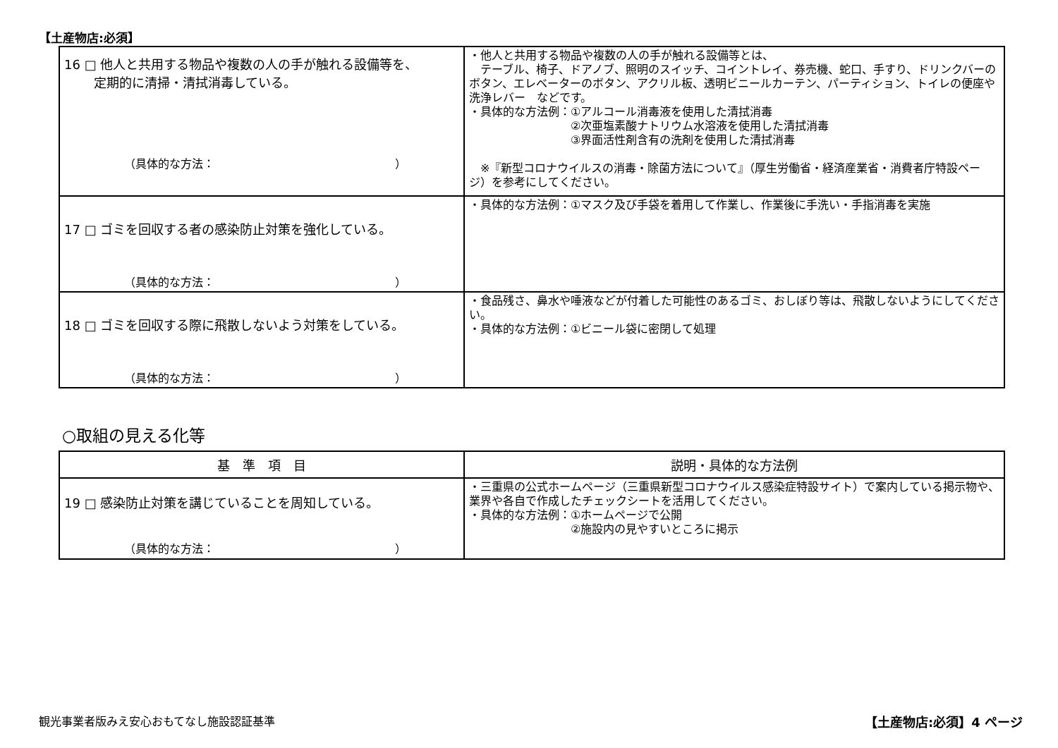【土産物店:必須】
| 16 □ 他人と共用する物品や複数の人の手が触れる設備等を、 定期的に清掃・清拭消毒している。 （具体的な方法： ） | ・他人と共用する物品や複数の人の手が触れる設備等とは、 テーブル、椅子、ドアノブ、照明のスイッチ、コイントレイ、券売機、蛇口、手すり、ドリンクバーのボタン、エレベーターのボタン、アクリル板、透明ビニールカーテン、パーティション、トイレの便座や洗浄レバー などです。 ・具体的な方法例：①アルコール消毒液を使用した清拭消毒 ②次亜塩素酸ナトリウム水溶液を使用した清拭消毒 ③界面活性剤含有の洗剤を使用した清拭消毒 ※『新型コロナウイルスの消毒・除菌方法について』（厚生労働省・経済産業省・消費者庁特設ページ）を参考にしてください。 |
| 17 □ ゴミを回収する者の感染防止対策を強化している。 （具体的な方法： ） | ・具体的な方法例：①マスク及び手袋を着用して作業し、作業後に手洗い・手指消毒を実施 |
| 18 □ ゴミを回収する際に飛散しないよう対策をしている。 （具体的な方法： ） | ・食品残さ、鼻水や唾液などが付着した可能性のあるゴミ、おしぼり等は、飛散しないようにしてください。 ・具体的な方法例：①ビニール袋に密閉して処理 |
○取組の見える化等
| 基 準 項 目 | 説明・具体的な方法例 |
| --- | --- |
| 19 □ 感染防止対策を講じていることを周知している。 （具体的な方法： ） | ・三重県の公式ホームページ（三重県新型コロナウイルス感染症特設サイト）で案内している掲示物や、業界や各自で作成したチェックシートを活用してください。 ・具体的な方法例：①ホームページで公開 ②施設内の見やすいところに掲示 |
観光事業者版みえ安心おもてなし施設認証基準 【土産物店:必須】4 ページ